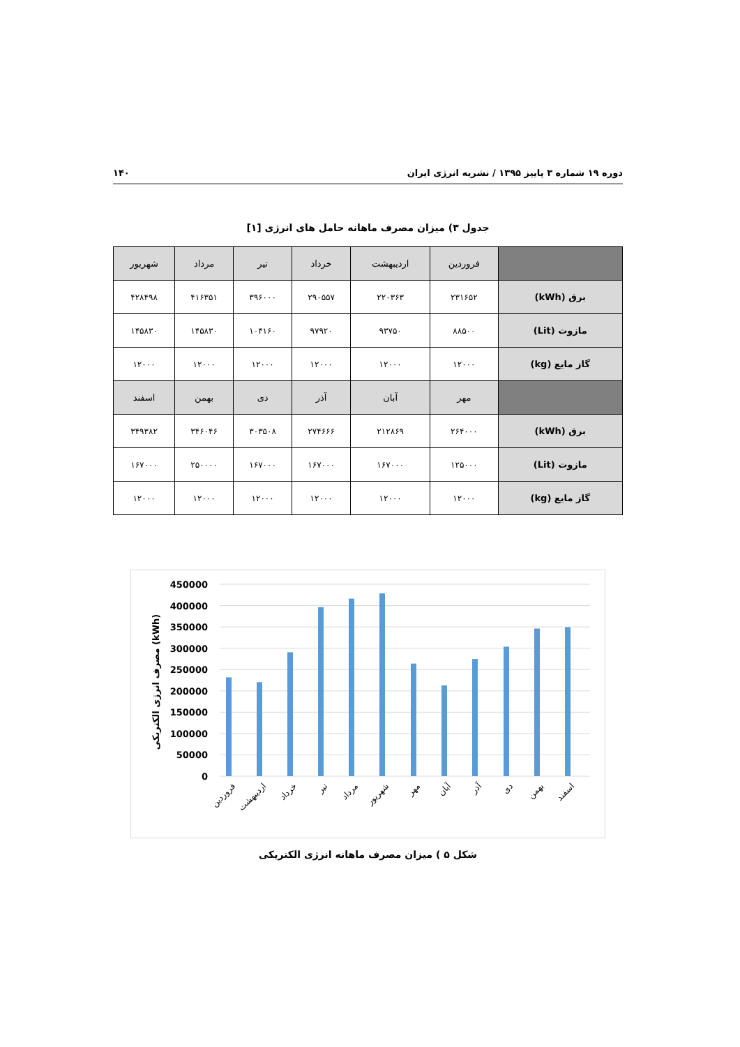دوره ۱۹ شماره ۳ پاییز ۱۳۹۵ / نشریه انرژی ایران ۱۴۰
جدول ۳) میزان مصرف ماهانه حامل های انرژی [۱]
| | فروردین | اردیبهشت | خرداد | تیر | مرداد | شهریور |
| --- | --- | --- | --- | --- | --- | --- |
| برق (kWh) | ۲۳۱۶۵۲ | ۲۲۰۳۶۳ | ۲۹۰۵۵۷ | ۳۹۶۰۰۰ | ۴۱۶۳۵۱ | ۴۲۸۴۹۸ |
| مازوت (Lit) | ۸۸۵۰۰ | ۹۳۷۵۰ | ۹۷۹۲۰ | ۱۰۴۱۶۰ | ۱۴۵۸۳۰ | ۱۴۵۸۳۰ |
| گاز مایع (kg) | ۱۲۰۰۰ | ۱۲۰۰۰ | ۱۲۰۰۰ | ۱۲۰۰۰ | ۱۲۰۰۰ | ۱۲۰۰۰ |
| | مهر | آبان | آذر | دی | بهمن | اسفند |
| برق (kWh) | ۲۶۴۰۰۰ | ۲۱۲۸۶۹ | ۲۷۴۶۶۶ | ۳۰۳۵۰۸ | ۳۴۶۰۴۶ | ۳۴۹۳۸۲ |
| مازوت (Lit) | ۱۲۵۰۰۰ | ۱۶۷۰۰۰ | ۱۶۷۰۰۰ | ۱۶۷۰۰۰ | ۲۵۰۰۰۰ | ۱۶۷۰۰۰ |
| گاز مایع (kg) | ۱۲۰۰۰ | ۱۲۰۰۰ | ۱۲۰۰۰ | ۱۲۰۰۰ | ۱۲۰۰۰ | ۱۲۰۰۰ |
450000
400000
350000
300000
250000
200000
150000
100000
50000
0
مصرف انرژی الکتریکی (kWh)
فروردین
اردیبهشت
خرداد
تیر
مرداد
شهریور
مهر
آبان
آذر
دی
بهمن
اسفند
شکل ۵ ) میزان مصرف ماهانه انرژی الکتریکی